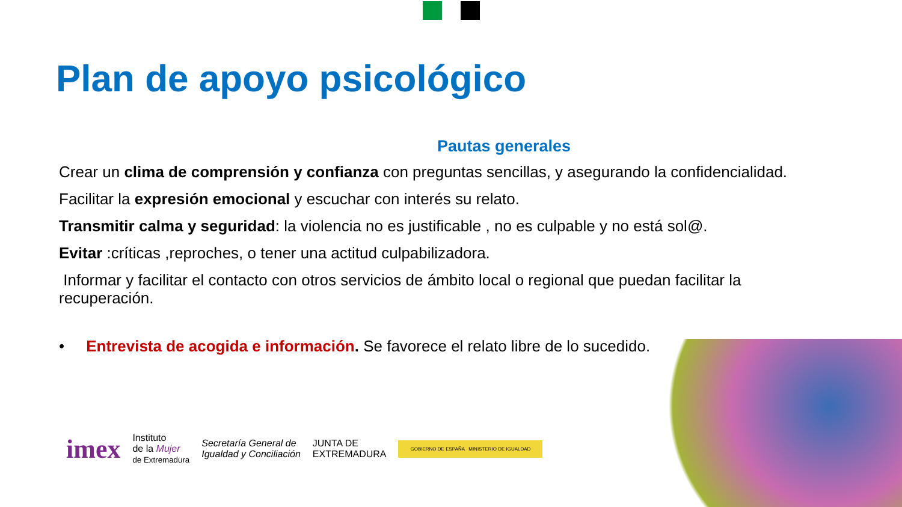Plan de apoyo psicológico
Pautas generales
Crear un clima de comprensión y confianza con preguntas sencillas, y asegurando la confidencialidad.
Facilitar la expresión emocional y escuchar con interés su relato.
Transmitir calma y seguridad: la violencia no es justificable , no es culpable y no está sol@.
Evitar :críticas ,reproches, o tener una actitud culpabilizadora.
Informar y facilitar el contacto con otros servicios de ámbito local o regional que puedan facilitar la recuperación.
• Entrevista de acogida e información. Se favorece el relato libre de lo sucedido.
imex Instituto
de la Mujer
de Extremadura Secretaría General de
Igualdad y Conciliación JUNTA DE
EXTREMADURA GOBIERNO DE ESPAÑA MINISTERIO DE IGUALDAD